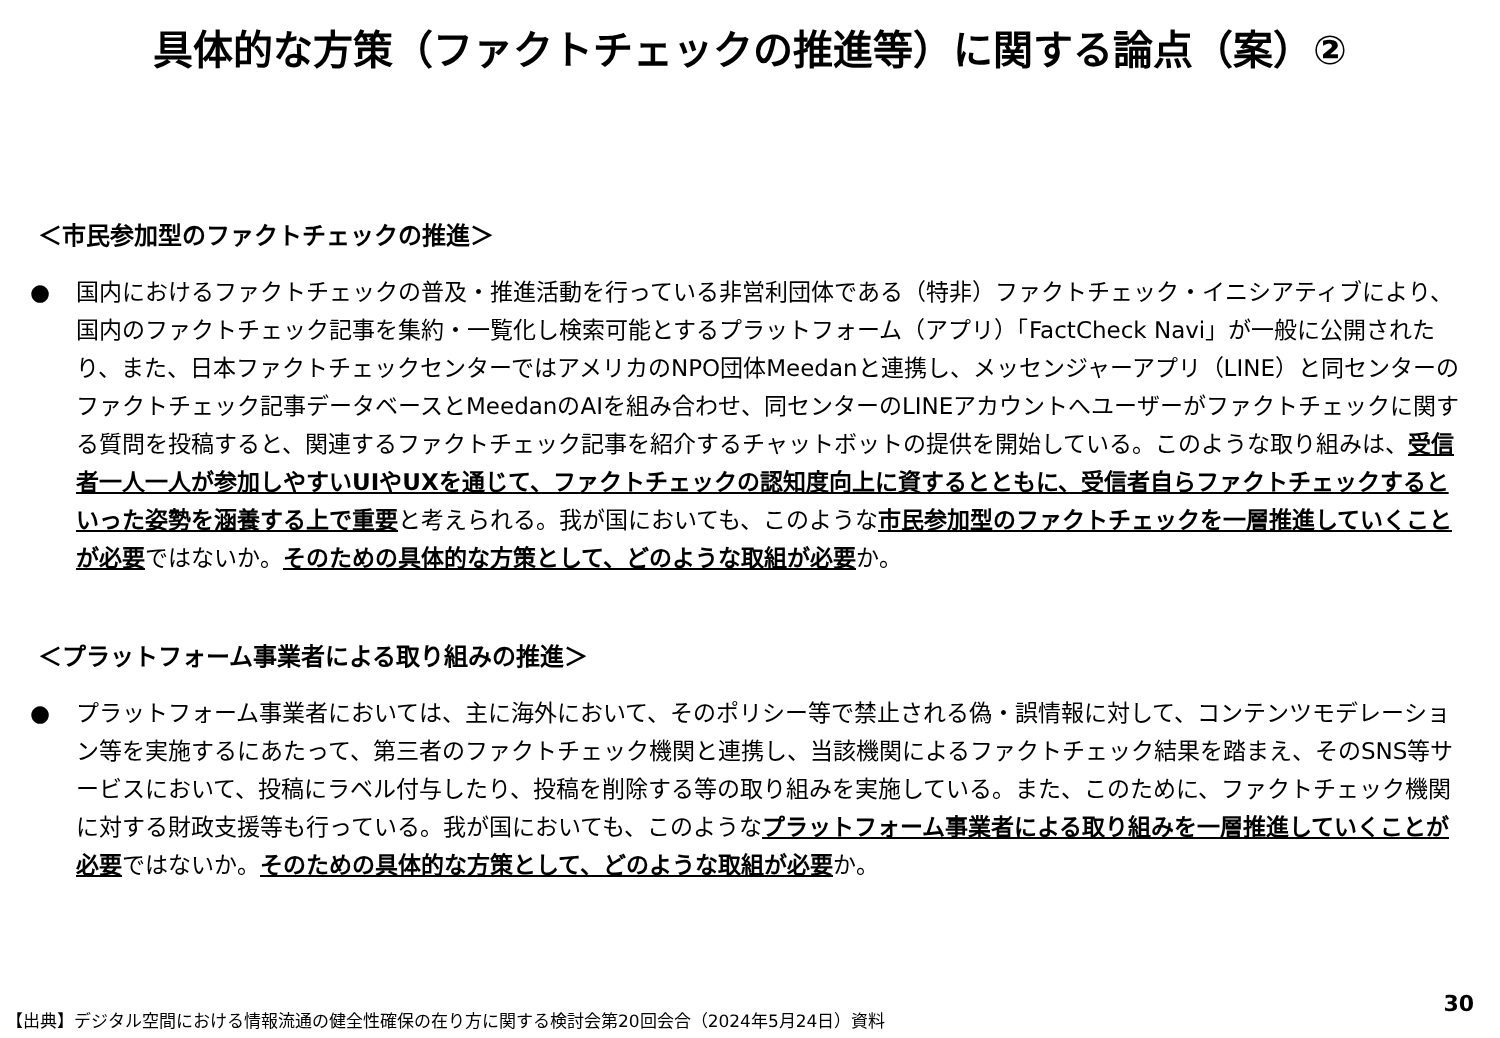具体的な方策（ファクトチェックの推進等）に関する論点（案）②
＜市民参加型のファクトチェックの推進＞
● 国内におけるファクトチェックの普及・推進活動を行っている非営利団体である（特非）ファクトチェック・イニシアティブにより、国内のファクトチェック記事を集約・一覧化し検索可能とするプラットフォーム（アプリ）「FactCheck Navi」が一般に公開されたり、また、日本ファクトチェックセンターではアメリカのNPO団体Meedanと連携し、メッセンジャーアプリ（LINE）と同センターのファクトチェック記事データベースとMeedanのAIを組み合わせ、同センターのLINEアカウントへユーザーがファクトチェックに関する質問を投稿すると、関連するファクトチェック記事を紹介するチャットボットの提供を開始している。このような取り組みは、受信者一人一人が参加しやすいUIやUXを通じて、ファクトチェックの認知度向上に資するとともに、受信者自らファクトチェックするといった姿勢を涵養する上で重要と考えられる。我が国においても、このような市民参加型のファクトチェックを一層推進していくことが必要ではないか。そのための具体的な方策として、どのような取組が必要か。
＜プラットフォーム事業者による取り組みの推進＞
● プラットフォーム事業者においては、主に海外において、そのポリシー等で禁止される偽・誤情報に対して、コンテンツモデレーション等を実施するにあたって、第三者のファクトチェック機関と連携し、当該機関によるファクトチェック結果を踏まえ、そのSNS等サービスにおいて、投稿にラベル付与したり、投稿を削除する等の取り組みを実施している。また、このために、ファクトチェック機関に対する財政支援等も行っている。我が国においても、このようなプラットフォーム事業者による取り組みを一層推進していくことが必要ではないか。そのための具体的な方策として、どのような取組が必要か。
【出典】デジタル空間における情報流通の健全性確保の在り方に関する検討会第20回会合（2024年5月24日）資料
30